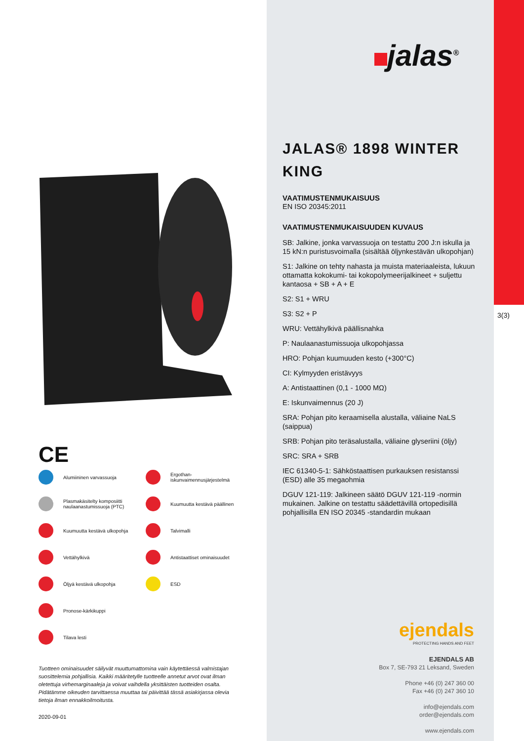jalas<sup>®</sup>
CE
Alumiininen varvassuoja
Ergothan-
iskunvaimennusjärjestelmä
Plasmakäsitelty komposiitti
naulaanastumissuoja (PTC)
Kuumuutta kestävä päällinen
Kuumuutta kestävä ulkopohja
Talvimalli
Vettähylkivä
Antistaattiset ominaisuudet
Öljyä kestävä ulkopohja
ESD
Pronose-kärkikuppi
Tilava lesti
Tuotteen ominaisuudet säilyvät muuttumattomina vain käytettäessä valmistajan suosittelemia pohjallisia. Kaikki määritetylle tuotteelle annetut arvot ovat ilman oletettuja virhemarginaaleja ja voivat vaihdella yksittäisten tuotteiden osalta. Pidätämme oikeuden tarvittaessa muuttaa tai päivittää tässä asiakirjassa olevia tietoja ilman ennakkoilmoitusta.
2020-09-01
JALAS® 1898 WINTER KING
VAATIMUSTENMUKAISUUS
EN ISO 20345:2011
VAATIMUSTENMUKAISUUDEN KUVAUS
SB: Jalkine, jonka varvassuoja on testattu 200 J:n iskulla ja 15 kN:n puristusvoimalla (sisältää öljynkestävän ulkopohjan)
S1: Jalkine on tehty nahasta ja muista materiaaleista, lukuun ottamatta kokokumi- tai kokopolymeerijalkineet + suljettu kantaosa + SB + A + E
S2: S1 + WRU
S3: S2 + P
WRU: Vettähylkivä päällisnahka
P: Naulaanastumissuoja ulkopohjassa
HRO: Pohjan kuumuuden kesto (+300°C)
CI: Kylmyyden eristävyys
A: Antistaattinen (0,1 - 1000 MΩ)
E: Iskunvaimennus (20 J)
SRA: Pohjan pito keraamisella alustalla, väliaine NaLS (saippua)
SRB: Pohjan pito teräsalustalla, väliaine glyseriini (öljy)
SRC: SRA + SRB
IEC 61340-5-1: Sähköstaattisen purkauksen resistanssi (ESD) alle 35 megaohmia
DGUV 121-119: Jalkineen säätö DGUV 121-119 -normin mukainen. Jalkine on testattu säädettävillä ortopedisillä pohjallisilla EN ISO 20345 -standardin mukaan
3(3)
ejendals
PROTECTING HANDS AND FEET
EJENDALS AB
Box 7, SE-793 21 Leksand, Sweden
Phone +46 (0) 247 360 00
Fax +46 (0) 247 360 10
info@ejendals.com
order@ejendals.com
www.ejendals.com